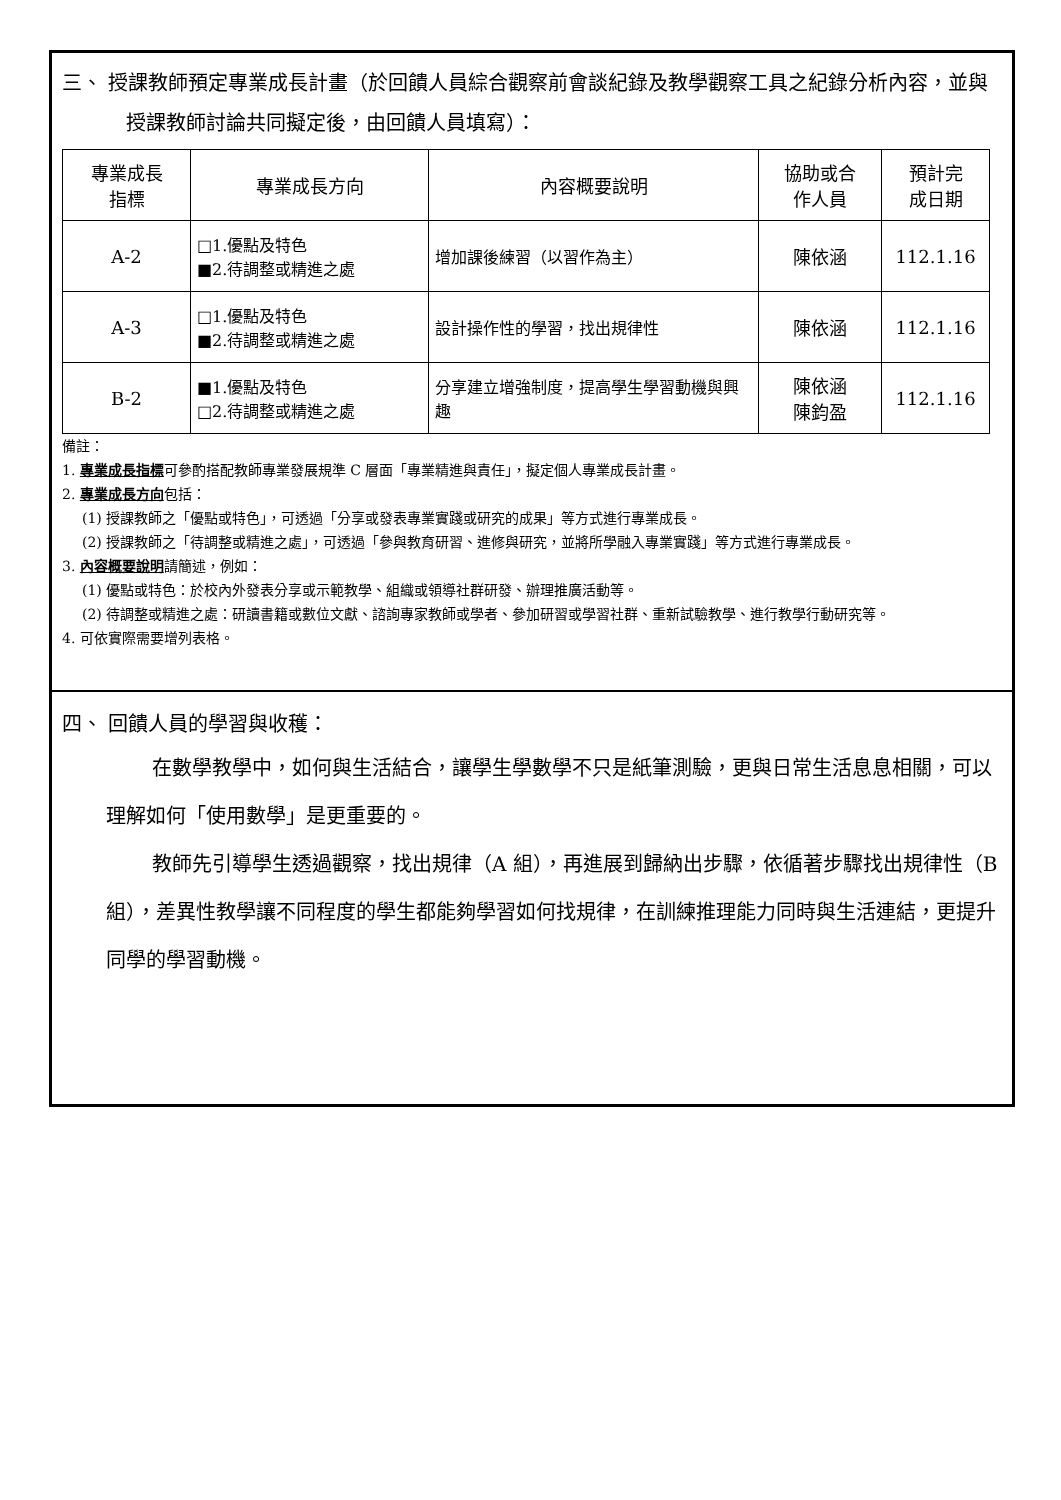三、 授課教師預定專業成長計畫（於回饋人員綜合觀察前會談紀錄及教學觀察工具之紀錄分析內容，並與授課教師討論共同擬定後，由回饋人員填寫）：
| 專業成長 指標 | 專業成長方向 | 內容概要說明 | 協助或合 作人員 | 預計完 成日期 |
| --- | --- | --- | --- | --- |
| A-2 | □1.優點及特色 ■2.待調整或精進之處 | 增加課後練習（以習作為主） | 陳依涵 | 112.1.16 |
| A-3 | □1.優點及特色 ■2.待調整或精進之處 | 設計操作性的學習，找出規律性 | 陳依涵 | 112.1.16 |
| B-2 | ■1.優點及特色 □2.待調整或精進之處 | 分享建立增強制度，提高學生學習動機與興趣 | 陳依涵 陳鈞盈 | 112.1.16 |
備註：
1. 專業成長指標可參酌搭配教師專業發展規準 C 層面「專業精進與責任」，擬定個人專業成長計畫。
2. 專業成長方向包括：
(1) 授課教師之「優點或特色」，可透過「分享或發表專業實踐或研究的成果」等方式進行專業成長。
(2) 授課教師之「待調整或精進之處」，可透過「參與教育研習、進修與研究，並將所學融入專業實踐」等方式進行專業成長。
3. 內容概要說明請簡述，例如：
(1) 優點或特色：於校內外發表分享或示範教學、組織或領導社群研發、辦理推廣活動等。
(2) 待調整或精進之處：研讀書籍或數位文獻、諮詢專家教師或學者、參加研習或學習社群、重新試驗教學、進行教學行動研究等。
4. 可依實際需要增列表格。
四、 回饋人員的學習與收穫：
在數學教學中，如何與生活結合，讓學生學數學不只是紙筆測驗，更與日常生活息息相關，可以理解如何「使用數學」是更重要的。
教師先引導學生透過觀察，找出規律（A 組），再進展到歸納出步驟，依循著步驟找出規律性（B 組），差異性教學讓不同程度的學生都能夠學習如何找規律，在訓練推理能力同時與生活連結，更提升同學的學習動機。